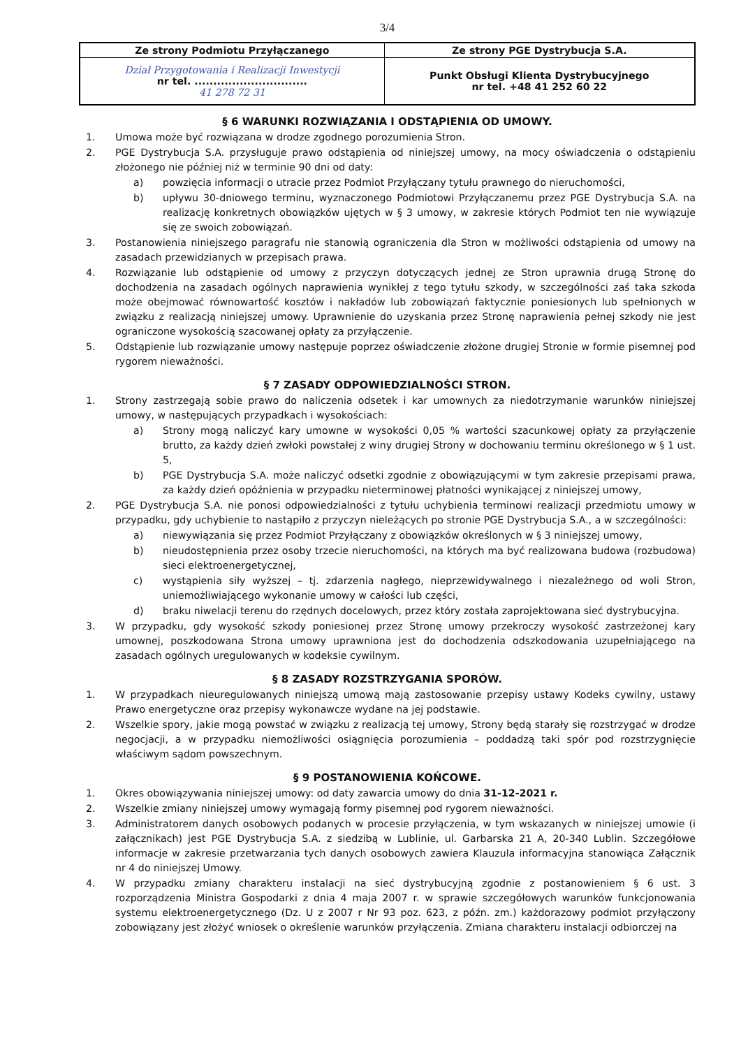3/4
| Ze strony Podmiotu Przyłączanego | Ze strony PGE Dystrybucja S.A. |
| Dział Przygotowania i Realizacji Inwestycji nr tel. .............................. 41 278 72 31 | Punkt Obsługi Klienta Dystrybucyjnego nr tel. +48 41 252 60 22 |
§ 6 WARUNKI ROZWIĄZANIA I ODSTĄPIENIA OD UMOWY.
1. Umowa może być rozwiązana w drodze zgodnego porozumienia Stron.
2. PGE Dystrybucja S.A. przysługuje prawo odstąpienia od niniejszej umowy, na mocy oświadczenia o odstąpieniu złożonego nie później niż w terminie 90 dni od daty:
a) powzięcia informacji o utracie przez Podmiot Przyłączany tytułu prawnego do nieruchomości,
b) upływu 30-dniowego terminu, wyznaczonego Podmiotowi Przyłączanemu przez PGE Dystrybucja S.A. na realizację konkretnych obowiązków ujętych w § 3 umowy, w zakresie których Podmiot ten nie wywiązuje się ze swoich zobowiązań.
3. Postanowienia niniejszego paragrafu nie stanowią ograniczenia dla Stron w możliwości odstąpienia od umowy na zasadach przewidzianych w przepisach prawa.
4. Rozwiązanie lub odstąpienie od umowy z przyczyn dotyczących jednej ze Stron uprawnia drugą Stronę do dochodzenia na zasadach ogólnych naprawienia wynikłej z tego tytułu szkody, w szczególności zaś taka szkoda może obejmować równowartość kosztów i nakładów lub zobowiązań faktycznie poniesionych lub spełnionych w związku z realizacją niniejszej umowy. Uprawnienie do uzyskania przez Stronę naprawienia pełnej szkody nie jest ograniczone wysokością szacowanej opłaty za przyłączenie.
5. Odstąpienie lub rozwiązanie umowy następuje poprzez oświadczenie złożone drugiej Stronie w formie pisemnej pod rygorem nieważności.
§ 7 ZASADY ODPOWIEDZIALNOŚCI STRON.
1. Strony zastrzegają sobie prawo do naliczenia odsetek i kar umownych za niedotrzymanie warunków niniejszej umowy, w następujących przypadkach i wysokościach:
a) Strony mogą naliczyć kary umowne w wysokości 0,05 % wartości szacunkowej opłaty za przyłączenie brutto, za każdy dzień zwłoki powstałej z winy drugiej Strony w dochowaniu terminu określonego w § 1 ust. 5,
b) PGE Dystrybucja S.A. może naliczyć odsetki zgodnie z obowiązującymi w tym zakresie przepisami prawa, za każdy dzień opóźnienia w przypadku nieterminowej płatności wynikającej z niniejszej umowy,
2. PGE Dystrybucja S.A. nie ponosi odpowiedzialności z tytułu uchybienia terminowi realizacji przedmiotu umowy w przypadku, gdy uchybienie to nastąpiło z przyczyn nieleżących po stronie PGE Dystrybucja S.A., a w szczególności:
a) niewywiązania się przez Podmiot Przyłączany z obowiązków określonych w § 3 niniejszej umowy,
b) nieudostępnienia przez osoby trzecie nieruchomości, na których ma być realizowana budowa (rozbudowa) sieci elektroenergetycznej,
c) wystąpienia siły wyższej – tj. zdarzenia nagłego, nieprzewidywalnego i niezależnego od woli Stron, uniemożliwiającego wykonanie umowy w całości lub części,
d) braku niwelacji terenu do rzędnych docelowych, przez który została zaprojektowana sieć dystrybucyjna.
3. W przypadku, gdy wysokość szkody poniesionej przez Stronę umowy przekroczy wysokość zastrzeżonej kary umownej, poszkodowana Strona umowy uprawniona jest do dochodzenia odszkodowania uzupełniającego na zasadach ogólnych uregulowanych w kodeksie cywilnym.
§ 8 ZASADY ROZSTRZYGANIA SPORÓW.
1. W przypadkach nieuregulowanych niniejszą umową mają zastosowanie przepisy ustawy Kodeks cywilny, ustawy Prawo energetyczne oraz przepisy wykonawcze wydane na jej podstawie.
2. Wszelkie spory, jakie mogą powstać w związku z realizacją tej umowy, Strony będą starały się rozstrzygać w drodze negocjacji, a w przypadku niemożliwości osiągnięcia porozumienia – poddadzą taki spór pod rozstrzygnięcie właściwym sądom powszechnym.
§ 9 POSTANOWIENIA KOŃCOWE.
1. Okres obowiązywania niniejszej umowy: od daty zawarcia umowy do dnia 31-12-2021 r.
2. Wszelkie zmiany niniejszej umowy wymagają formy pisemnej pod rygorem nieważności.
3. Administratorem danych osobowych podanych w procesie przyłączenia, w tym wskazanych w niniejszej umowie (i załącznikach) jest PGE Dystrybucja S.A. z siedzibą w Lublinie, ul. Garbarska 21 A, 20-340 Lublin. Szczegółowe informacje w zakresie przetwarzania tych danych osobowych zawiera Klauzula informacyjna stanowiąca Załącznik nr 4 do niniejszej Umowy.
4. W przypadku zmiany charakteru instalacji na sieć dystrybucyjną zgodnie z postanowieniem § 6 ust. 3 rozporządzenia Ministra Gospodarki z dnia 4 maja 2007 r. w sprawie szczegółowych warunków funkcjonowania systemu elektroenergetycznego (Dz. U z 2007 r Nr 93 poz. 623, z późn. zm.) każdorazowy podmiot przyłączony zobowiązany jest złożyć wniosek o określenie warunków przyłączenia. Zmiana charakteru instalacji odbiorczej na